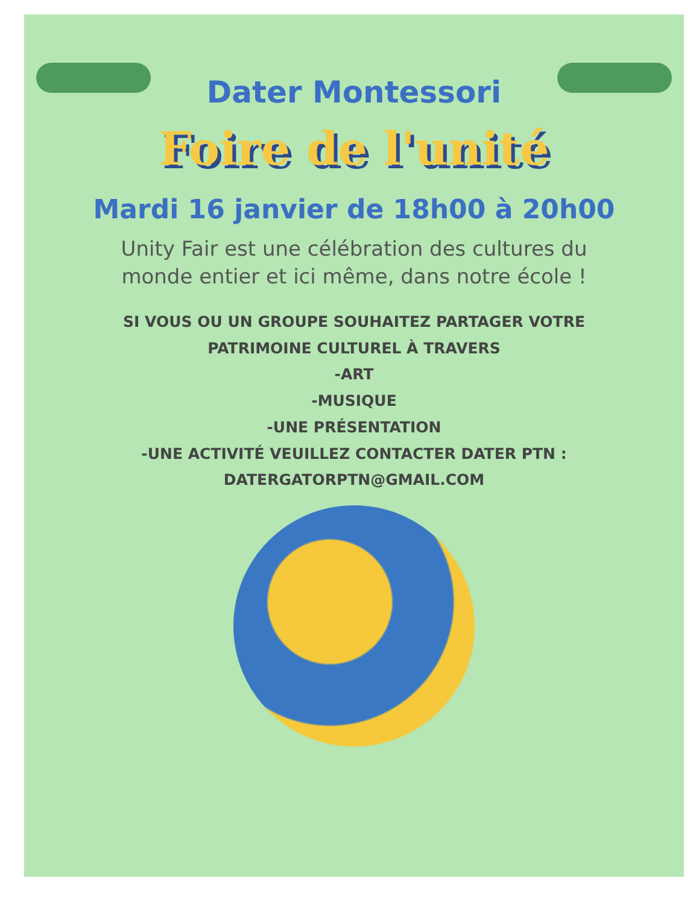Dater Montessori
Foire de l'unité
Mardi 16 janvier de 18h00 à 20h00
Unity Fair est une célébration des cultures du monde entier et ici même, dans notre école !
SI VOUS OU UN GROUPE SOUHAITEZ PARTAGER VOTRE
PATRIMOINE CULTUREL À TRAVERS
-ART
-MUSIQUE
-UNE PRÉSENTATION
-UNE ACTIVITÉ VEUILLEZ CONTACTER DATER PTN :
DATERGATORPTN@GMAIL.COM